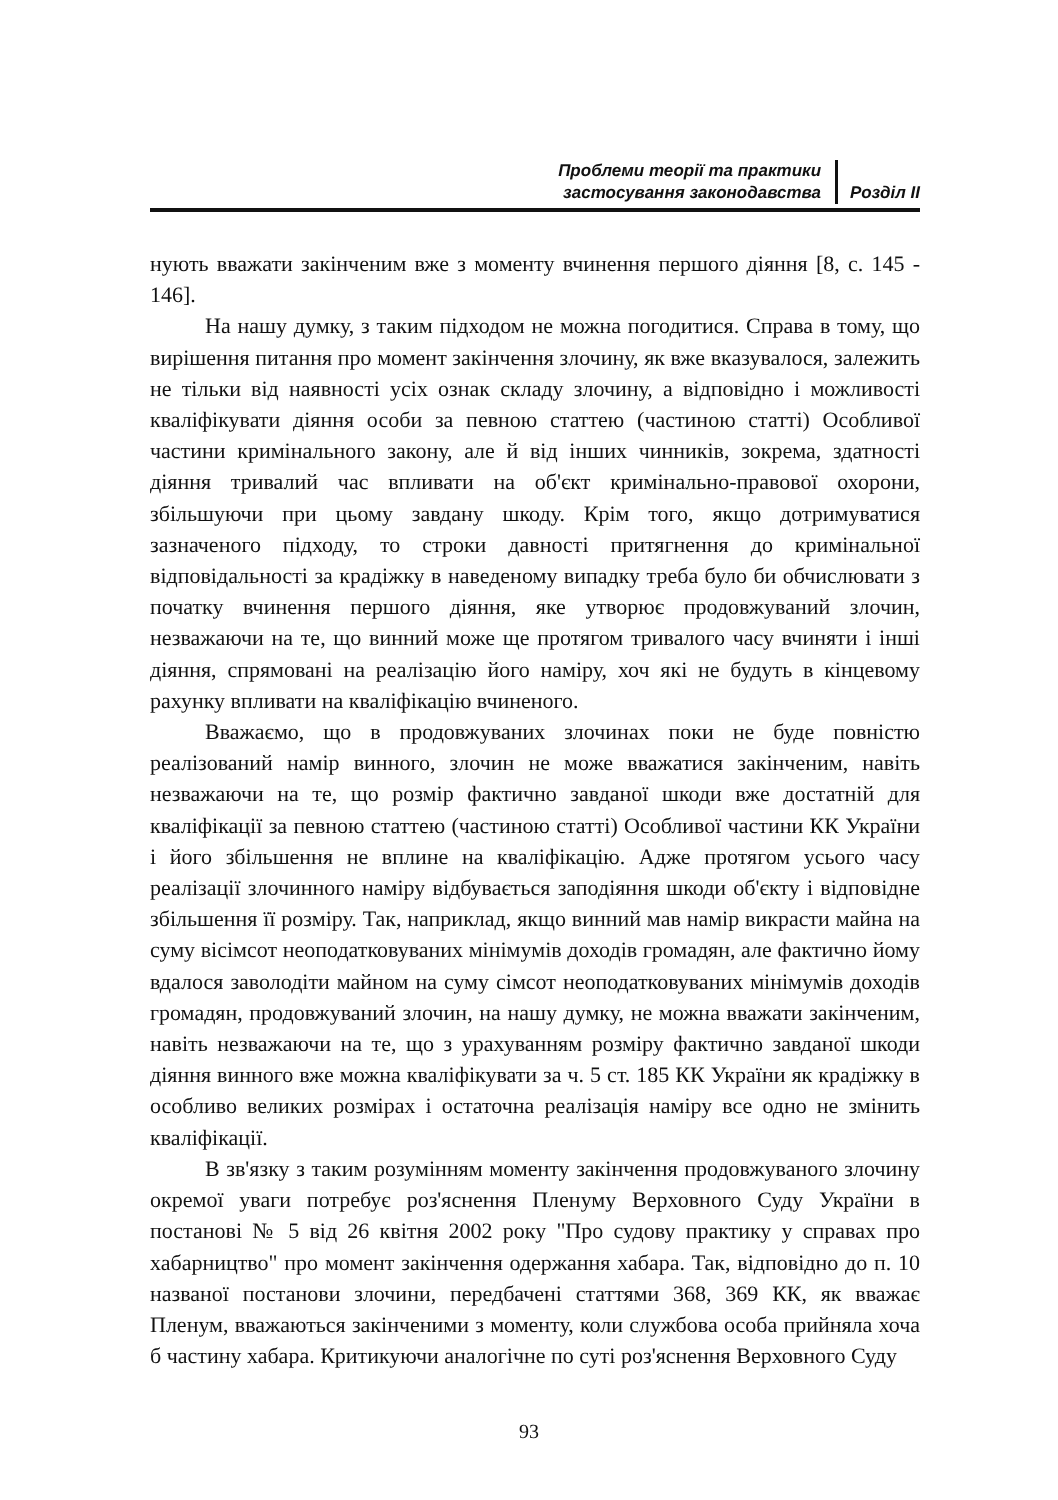Проблеми теорії та практики
застосування законодавства
Розділ ІІ
нують вважати закінченим вже з моменту вчинення першого діяння [8, с. 145 - 146].
На нашу думку, з таким підходом не можна погодитися. Справа в тому, що вирішення питання про момент закінчення злочину, як вже вказувалося, залежить не тільки від наявності усіх ознак складу злочину, а відповідно і можливості кваліфікувати діяння особи за певною статтею (частиною статті) Особливої частини кримінального закону, але й від інших чинників, зокрема, здатності діяння тривалий час впливати на об'єкт кримінально-правової охорони, збільшуючи при цьому завдану шкоду. Крім того, якщо дотримуватися зазначеного підходу, то строки давності притягнення до кримінальної відповідальності за крадіжку в наведеному випадку треба було би обчислювати з початку вчинення першого діяння, яке утворює продовжуваний злочин, незважаючи на те, що винний може ще протягом тривалого часу вчиняти і інші діяння, спрямовані на реалізацію його наміру, хоч які не будуть в кінцевому рахунку впливати на кваліфікацію вчиненого.
Вважаємо, що в продовжуваних злочинах поки не буде повністю реалізований намір винного, злочин не може вважатися закінченим, навіть незважаючи на те, що розмір фактично завданої шкоди вже достатній для кваліфікації за певною статтею (частиною статті) Особливої частини КК України і його збільшення не вплине на кваліфікацію. Адже протягом усього часу реалізації злочинного наміру відбувається заподіяння шкоди об'єкту і відповідне збільшення її розміру. Так, наприклад, якщо винний мав намір викрасти майна на суму вісімсот неоподатковуваних мінімумів доходів громадян, але фактично йому вдалося заволодіти майном на суму сімсот неоподатковуваних мінімумів доходів громадян, продовжуваний злочин, на нашу думку, не можна вважати закінченим, навіть незважаючи на те, що з урахуванням розміру фактично завданої шкоди діяння винного вже можна кваліфікувати за ч. 5 ст. 185 КК України як крадіжку в особливо великих розмірах і остаточна реалізація наміру все одно не змінить кваліфікації.
В зв'язку з таким розумінням моменту закінчення продовжуваного злочину окремої уваги потребує роз'яснення Пленуму Верховного Суду України в постанові № 5 від 26 квітня 2002 року "Про судову практику у справах про хабарництво" про момент закінчення одержання хабара. Так, відповідно до п. 10 названої постанови злочини, передбачені статтями 368, 369 КК, як вважає Пленум, вважаються закінченими з моменту, коли службова особа прийняла хоча б частину хабара. Критикуючи аналогічне по суті роз'яснення Верховного Суду
93